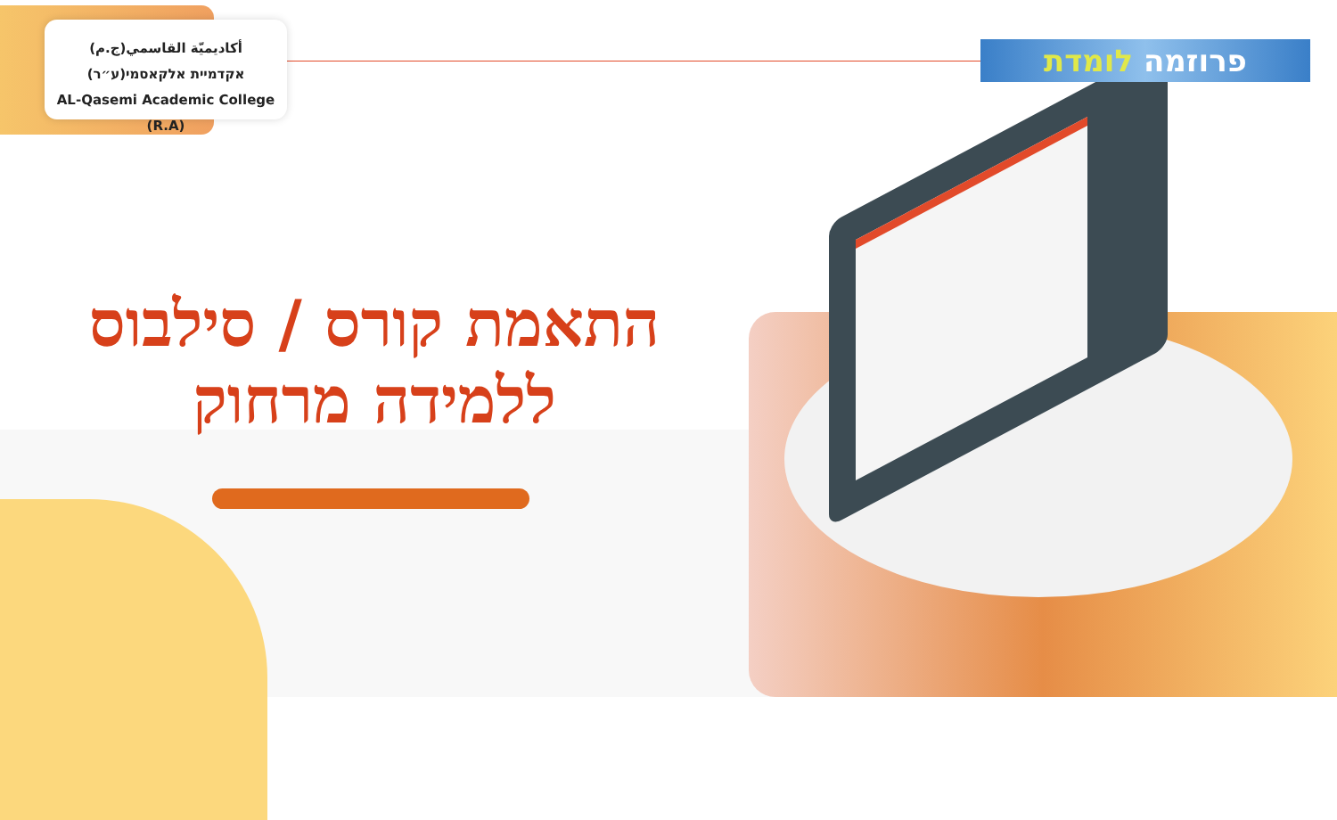أكاديميّة القاسمي(ج.م)
אקדמיית אלקאסמי(ע״ר)
AL-Qasemi Academic College (R.A)
פרוזמה לומדת
התאמת קורס / סילבוס
ללמידה מרחוק